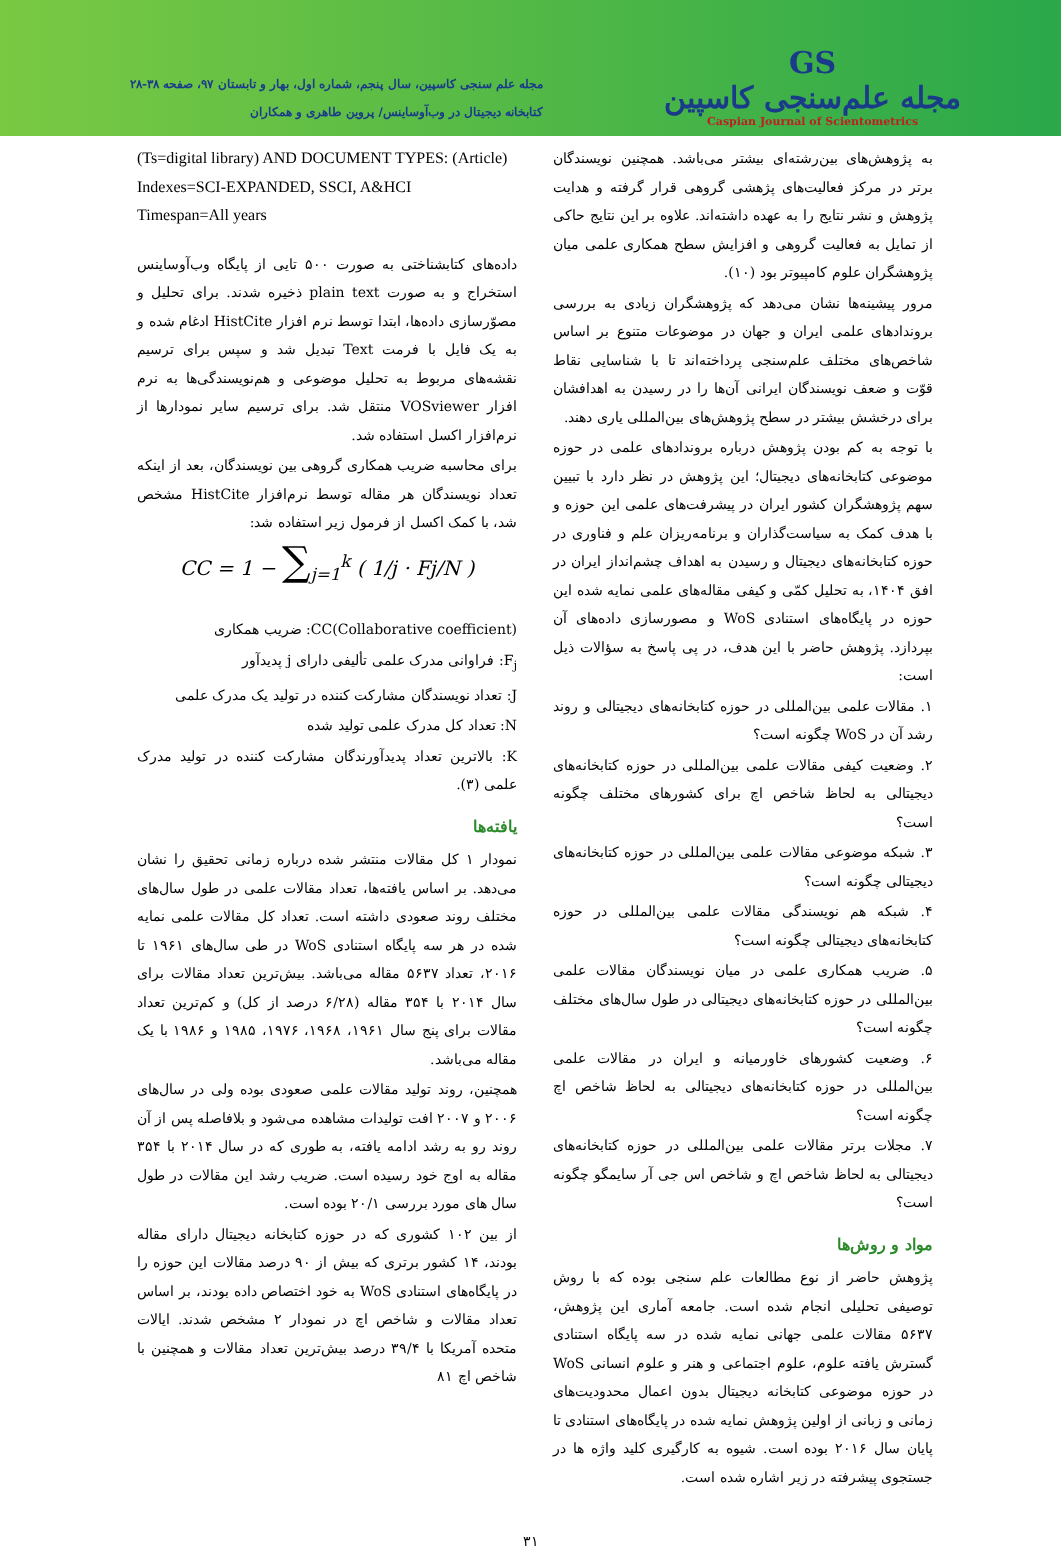GS
مجله علم‌سنجی کاسپین
Caspian Journal of Scientometrics
مجله علم سنجی کاسپین، سال پنجم، شماره اول، بهار و تابستان ۹۷، صفحه ۳۸-۲۸
کتابخانه دیجیتال در وب‌آوساینس/ پروین طاهری و همکاران
به پژوهش‌های بین‌رشته‌ای بیشتر می‌باشد. همچنین نویسندگان برتر در مرکز فعالیت‌های پژهشی گروهی قرار گرفته و هدایت پژوهش و نشر نتایج را به عهده داشته‌اند. علاوه بر این نتایج حاکی از تمایل به فعالیت گروهی و افزایش سطح همکاری علمی میان پژوهشگران علوم کامپیوتر بود (۱۰).
مرور پیشینه‌ها نشان می‌دهد که پژوهشگران زیادی به بررسی بروندادهای علمی ایران و جهان در موضوعات متنوع بر اساس شاخص‌های مختلف علم‌سنجی پرداخته‌اند تا با شناسایی نقاط قوّت و ضعف نویسندگان ایرانی آن‌ها را در رسیدن به اهدافشان برای درخشش بیشتر در سطح پژوهش‌های بین‌المللی یاری دهند.
با توجه به کم بودن پژوهش درباره بروندادهای علمی در حوزه موضوعی کتابخانه‌های دیجیتال؛ این پژوهش در نظر دارد با تبیین سهم پژوهشگران کشور ایران در پیشرفت‌های علمی این حوزه و با هدف کمک به سیاست‌گذاران و برنامه‌ریزان علم و فناوری در حوزه کتابخانه‌های دیجیتال و رسیدن به اهداف چشم‌انداز ایران در افق ۱۴۰۴، به تحلیل کمّی و کیفی مقاله‌های علمی نمایه شده این حوزه در پایگاه‌های استنادی WoS و مصورسازی داده‌های آن بپردازد. پژوهش حاضر با این هدف، در پی پاسخ به سؤالات ذیل است:
۱. مقالات علمی بین‌المللی در حوزه کتابخانه‌های دیجیتالی و روند رشد آن در WoS چگونه است؟
۲. وضعیت کیفی مقالات علمی بین‌المللی در حوزه کتابخانه‌های دیجیتالی به لحاظ شاخص اچ برای کشورهای مختلف چگونه است؟
۳. شبکه موضوعی مقالات علمی بین‌المللی در حوزه کتابخانه‌های دیجیتالی چگونه است؟
۴. شبکه هم نویسندگی مقالات علمی بین‌المللی در حوزه کتابخانه‌های دیجیتالی چگونه است؟
۵. ضریب همکاری علمی در میان نویسندگان مقالات علمی بین‌المللی در حوزه کتابخانه‌های دیجیتالی در طول سال‌های مختلف چگونه است؟
۶. وضعیت کشورهای خاورمیانه و ایران در مقالات علمی بین‌المللی در حوزه کتابخانه‌های دیجیتالی به لحاظ شاخص اچ چگونه است؟
۷. مجلات برتر مقالات علمی بین‌المللی در حوزه کتابخانه‌های دیجیتالی به لحاظ شاخص اچ و شاخص اس جی آر سایمگو چگونه است؟
مواد و روش‌ها
پژوهش حاضر از نوع مطالعات علم سنجی بوده که با روش توصیفی تحلیلی انجام شده است. جامعه آماری این پژوهش، ۵۶۳۷ مقالات علمی جهانی نمایه شده در سه پایگاه استنادی گسترش یافته علوم، علوم اجتماعی و هنر و علوم انسانی WoS در حوزه موضوعی کتابخانه دیجیتال بدون اعمال محدودیت‌های زمانی و زبانی از اولین پژوهش نمایه شده در پایگاه‌های استنادی تا پایان سال ۲۰۱۶ بوده است. شیوه به کارگیری کلید واژه ها در جستجوی پیشرفته در زیر اشاره شده است.
(Ts=digital library) AND DOCUMENT TYPES: (Article)
Indexes=SCI-EXPANDED, SSCI, A&HCI
Timespan=All years
داده‌های کتابشناختی به صورت ۵۰۰ تایی از پایگاه وب‌آوساینس استخراج و به صورت plain text ذخیره شدند. برای تحلیل و مصوّرسازی داده‌ها، ابتدا توسط نرم افزار HistCite ادغام شده و به یک فایل با فرمت Text تبدیل شد و سپس برای ترسیم نقشه‌های مربوط به تحلیل موضوعی و هم‌نویسندگی‌ها به نرم افزار VOSviewer منتقل شد. برای ترسیم سایر نمودارها از نرم‌افزار اکسل استفاده شد.
برای محاسبه ضریب همکاری گروهی بین نویسندگان، بعد از اینکه تعداد نویسندگان هر مقاله توسط نرم‌افزار HistCite مشخص شد، با کمک اکسل از فرمول زیر استفاده شد:
CC = 1 − ∑<sub>j=1</sub><sup>k</sup> ( 1/j · Fj/N )
CC(Collaborative coefficient): ضریب همکاری
F<sub>j</sub>: فراوانی مدرک علمی تألیفی دارای j پدیدآور
J: تعداد نویسندگان مشارکت کننده در تولید یک مدرک علمی
N: تعداد کل مدرک علمی تولید شده
K: بالاترین تعداد پدیدآورندگان مشارکت کننده در تولید مدرک علمی (۳).
یافته‌ها
نمودار ۱ کل مقالات منتشر شده درباره زمانی تحقیق را نشان می‌دهد. بر اساس یافته‌ها، تعداد مقالات علمی در طول سال‌های مختلف روند صعودی داشته است. تعداد کل مقالات علمی نمایه شده در هر سه پایگاه استنادی WoS در طی سال‌های ۱۹۶۱ تا ۲۰۱۶، تعداد ۵۶۳۷ مقاله می‌باشد. بیش‌ترین تعداد مقالات برای سال ۲۰۱۴ با ۳۵۴ مقاله (۶/۲۸ درصد از کل) و کم‌ترین تعداد مقالات برای پنج سال ۱۹۶۱، ۱۹۶۸، ۱۹۷۶، ۱۹۸۵ و ۱۹۸۶ با یک مقاله می‌باشد.
همچنین، روند تولید مقالات علمی صعودی بوده ولی در سال‌های ۲۰۰۶ و ۲۰۰۷ افت تولیدات مشاهده می‌شود و بلافاصله پس از آن روند رو به رشد ادامه یافته، به طوری که در سال ۲۰۱۴ با ۳۵۴ مقاله به اوج خود رسیده است. ضریب رشد این مقالات در طول سال های مورد بررسی ۲۰/۱ بوده است.
از بین ۱۰۲ کشوری که در حوزه کتابخانه دیجیتال دارای مقاله بودند، ۱۴ کشور برتری که بیش از ۹۰ درصد مقالات این حوزه را در پایگاه‌های استنادی WoS به خود اختصاص داده بودند، بر اساس تعداد مقالات و شاخص اچ در نمودار ۲ مشخص شدند. ایالات متحده آمریکا با ۳۹/۴ درصد بیش‌ترین تعداد مقالات و همچنین با شاخص اچ ۸۱
۳۱